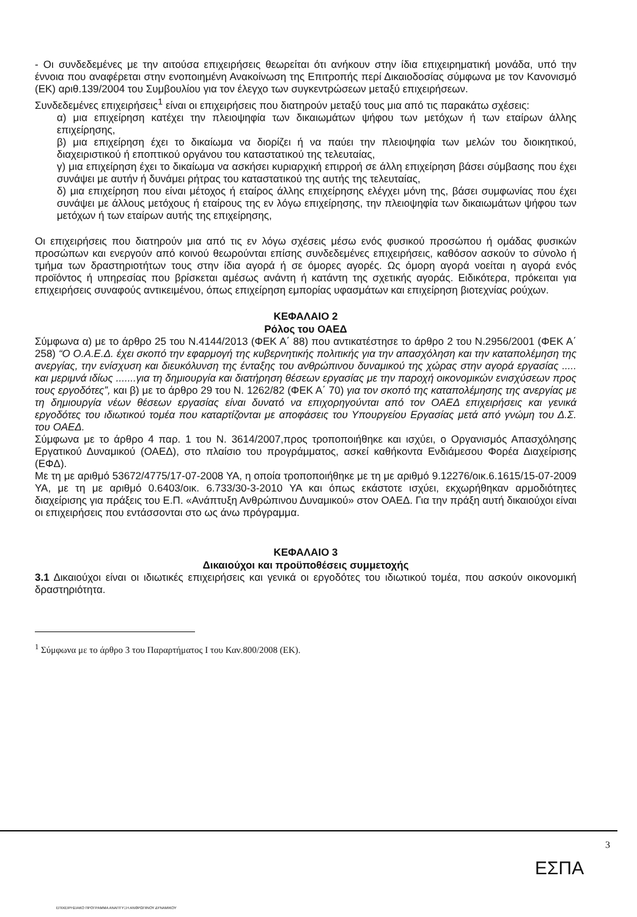- Οι συνδεδεμένες με την αιτούσα επιχειρήσεις θεωρείται ότι ανήκουν στην ίδια επιχειρηματική μονάδα, υπό την έννοια που αναφέρεται στην ενοποιημένη Ανακοίνωση της Επιτροπής περί Δικαιοδοσίας σύμφωνα με τον Κανονισμό (ΕΚ) αριθ.139/2004 του Συμβουλίου για τον έλεγχο των συγκεντρώσεων μεταξύ επιχειρήσεων.
Συνδεδεμένες επιχειρήσεις<sup>1</sup> είναι οι επιχειρήσεις που διατηρούν μεταξύ τους μια από τις παρακάτω σχέσεις:
α) μια επιχείρηση κατέχει την πλειοψηφία των δικαιωμάτων ψήφου των μετόχων ή των εταίρων άλλης επιχείρησης,
β) μια επιχείρηση έχει το δικαίωμα να διορίζει ή να παύει την πλειοψηφία των μελών του διοικητικού, διαχειριστικού ή εποπτικού οργάνου του καταστατικού της τελευταίας,
γ) μια επιχείρηση έχει το δικαίωμα να ασκήσει κυριαρχική επιρροή σε άλλη επιχείρηση βάσει σύμβασης που έχει συνάψει με αυτήν ή δυνάμει ρήτρας του καταστατικού της αυτής της τελευταίας,
δ) μια επιχείρηση που είναι μέτοχος ή εταίρος άλλης επιχείρησης ελέγχει μόνη της, βάσει συμφωνίας που έχει συνάψει με άλλους μετόχους ή εταίρους της εν λόγω επιχείρησης, την πλειοψηφία των δικαιωμάτων ψήφου των μετόχων ή των εταίρων αυτής της επιχείρησης,
Οι επιχειρήσεις που διατηρούν μια από τις εν λόγω σχέσεις μέσω ενός φυσικού προσώπου ή ομάδας φυσικών προσώπων και ενεργούν από κοινού θεωρούνται επίσης συνδεδεμένες επιχειρήσεις, καθόσον ασκούν το σύνολο ή τμήμα των δραστηριοτήτων τους στην ίδια αγορά ή σε όμορες αγορές. Ως όμορη αγορά νοείται η αγορά ενός προϊόντος ή υπηρεσίας που βρίσκεται αμέσως ανάντη ή κατάντη της σχετικής αγοράς. Ειδικότερα, πρόκειται για επιχειρήσεις συναφούς αντικειμένου, όπως επιχείρηση εμπορίας υφασμάτων και επιχείρηση βιοτεχνίας ρούχων.
ΚΕΦΑΛΑΙΟ 2
Ρόλος του ΟΑΕΔ
Σύμφωνα α) με το άρθρο 25 του Ν.4144/2013 (ΦΕΚ Α΄ 88) που αντικατέστησε το άρθρο 2 του Ν.2956/2001 (ΦΕΚ Α΄ 258) “Ο Ο.Α.Ε.Δ. έχει σκοπό την εφαρμογή της κυβερνητικής πολιτικής για την απασχόληση και την καταπολέμηση της ανεργίας, την ενίσχυση και διευκόλυνση της ένταξης του ανθρώπινου δυναμικού της χώρας στην αγορά εργασίας ..... και μεριμνά ιδίως .......για τη δημιουργία και διατήρηση θέσεων εργασίας με την παροχή οικονομικών ενισχύσεων προς τους εργοδότες”, και β) με το άρθρο 29 του Ν. 1262/82 (ΦΕΚ Α΄ 70) για τον σκοπό της καταπολέμησης της ανεργίας με τη δημιουργία νέων θέσεων εργασίας είναι δυνατό να επιχορηγούνται από τον ΟΑΕΔ επιχειρήσεις και γενικά εργοδότες του ιδιωτικού τομέα που καταρτίζονται με αποφάσεις του Υπουργείου Εργασίας μετά από γνώμη του Δ.Σ. του ΟΑΕΔ.
Σύμφωνα με το άρθρο 4 παρ. 1 του Ν. 3614/2007,προς τροποποιήθηκε και ισχύει, ο Οργανισμός Απασχόλησης Εργατικού Δυναμικού (ΟΑΕΔ), στο πλαίσιο του προγράμματος, ασκεί καθήκοντα Ενδιάμεσου Φορέα Διαχείρισης (ΕΦΔ).
Με τη με αριθμό 53672/4775/17-07-2008 ΥΑ, η οποία τροποποιήθηκε με τη με αριθμό 9.12276/οικ.6.1615/15-07-2009 ΥΑ, με τη με αριθμό 0.6403/οικ. 6.733/30-3-2010 ΥΑ και όπως εκάστοτε ισχύει, εκχωρήθηκαν αρμοδιότητες διαχείρισης για πράξεις του Ε.Π. «Ανάπτυξη Ανθρώπινου Δυναμικού» στον ΟΑΕΔ. Για την πράξη αυτή δικαιούχοι είναι οι επιχειρήσεις που εντάσσονται στο ως άνω πρόγραμμα.
ΚΕΦΑΛΑΙΟ 3
Δικαιούχοι και προϋποθέσεις συμμετοχής
3.1 Δικαιούχοι είναι οι ιδιωτικές επιχειρήσεις και γενικά οι εργοδότες του ιδιωτικού τομέα, που ασκούν οικονομική δραστηριότητα.
<sup>1</sup> Σύμφωνα με το άρθρο 3 του Παραρτήματος Ι του Καν.800/2008 (ΕΚ).
3
ΕΣΠΑ
ΕΠΙΧΕΙΡΗΣΙΑΚΟ ΠΡΟΓΡΑΜΜΑ ΑΝΑΠΤΥΞΗ ΑΝΘΡΩΠΙΝΟΥ ΔΥΝΑΜΙΚΟΥ